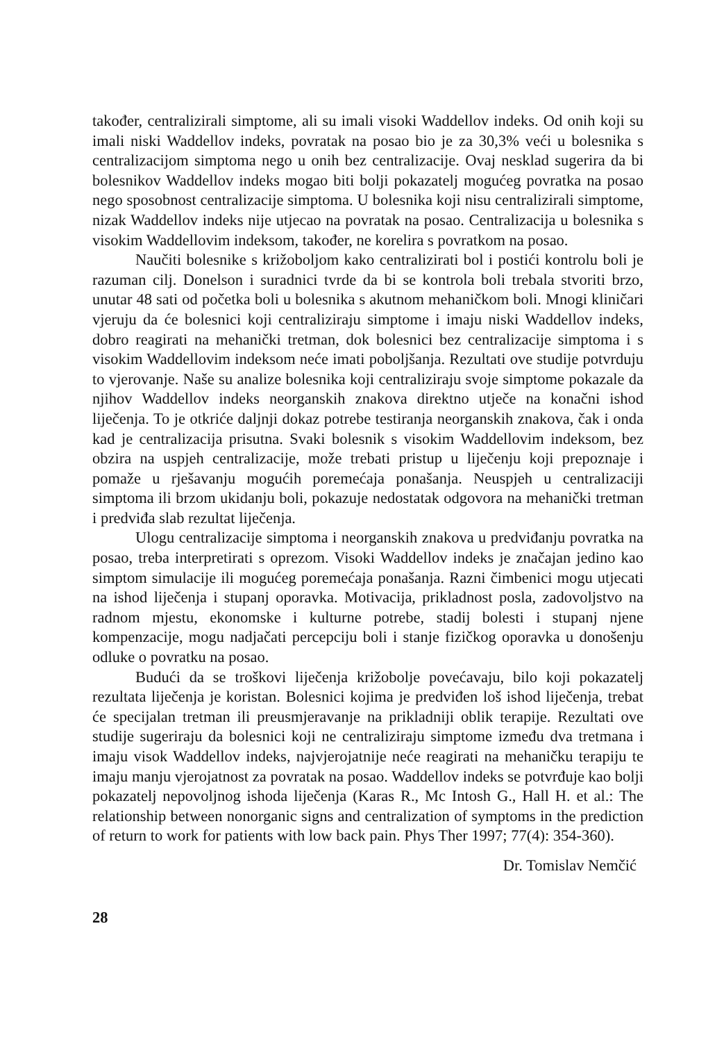također, centralizirali simptome, ali su imali visoki Waddellov indeks. Od onih koji su imali niski Waddellov indeks, povratak na posao bio je za 30,3% veći u bolesnika s centralizacijom simptoma nego u onih bez centralizacije. Ovaj nesklad sugerira da bi bolesnikov Waddellov indeks mogao biti bolji pokazatelj mogućeg povratka na posao nego sposobnost centralizacije simptoma. U bolesnika koji nisu centralizirali simptome, nizak Waddellov indeks nije utjecao na povratak na posao. Centralizacija u bolesnika s visokim Waddellovim indeksom, također, ne korelira s povratkom na posao.
Naučiti bolesnike s križoboljom kako centralizirati bol i postići kontrolu boli je razuman cilj. Donelson i suradnici tvrde da bi se kontrola boli trebala stvoriti brzo, unutar 48 sati od početka boli u bolesnika s akutnom mehaničkom boli. Mnogi kliničari vjeruju da će bolesnici koji centraliziraju simptome i imaju niski Waddellov indeks, dobro reagirati na mehanički tretman, dok bolesnici bez centralizacije simptoma i s visokim Waddellovim indeksom neće imati poboljšanja. Rezultati ove studije potvrduju to vjerovanje. Naše su analize bolesnika koji centraliziraju svoje simptome pokazale da njihov Waddellov indeks neorganskih znakova direktno utječe na konačni ishod liječenja. To je otkriće daljnji dokaz potrebe testiranja neorganskih znakova, čak i onda kad je centralizacija prisutna. Svaki bolesnik s visokim Waddellovim indeksom, bez obzira na uspjeh centralizacije, može trebati pristup u liječenju koji prepoznaje i pomaže u rješavanju mogućih poremećaja ponašanja. Neuspjeh u centralizaciji simptoma ili brzom ukidanju boli, pokazuje nedostatak odgovora na mehanički tretman i predviđa slab rezultat liječenja.
Ulogu centralizacije simptoma i neorganskih znakova u predviđanju povratka na posao, treba interpretirati s oprezom. Visoki Waddellov indeks je značajan jedino kao simptom simulacije ili mogućeg poremećaja ponašanja. Razni čimbenici mogu utjecati na ishod liječenja i stupanj oporavka. Motivacija, prikladnost posla, zadovoljstvo na radnom mjestu, ekonomske i kulturne potrebe, stadij bolesti i stupanj njene kompenzacije, mogu nadjačati percepciju boli i stanje fizičkog oporavka u donošenju odluke o povratku na posao.
Budući da se troškovi liječenja križobolje povećavaju, bilo koji pokazatelj rezultata liječenja je koristan. Bolesnici kojima je predviđen loš ishod liječenja, trebat će specijalan tretman ili preusmjeravanje na prikladniji oblik terapije. Rezultati ove studije sugeriraju da bolesnici koji ne centraliziraju simptome između dva tretmana i imaju visok Waddellov indeks, najvjerojatnije neće reagirati na mehaničku terapiju te imaju manju vjerojatnost za povratak na posao. Waddellov indeks se potvrđuje kao bolji pokazatelj nepovoljnog ishoda liječenja (Karas R., Mc Intosh G., Hall H. et al.: The relationship between nonorganic signs and centralization of symptoms in the prediction of return to work for patients with low back pain. Phys Ther 1997; 77(4): 354-360).
Dr. Tomislav Nemčić
28